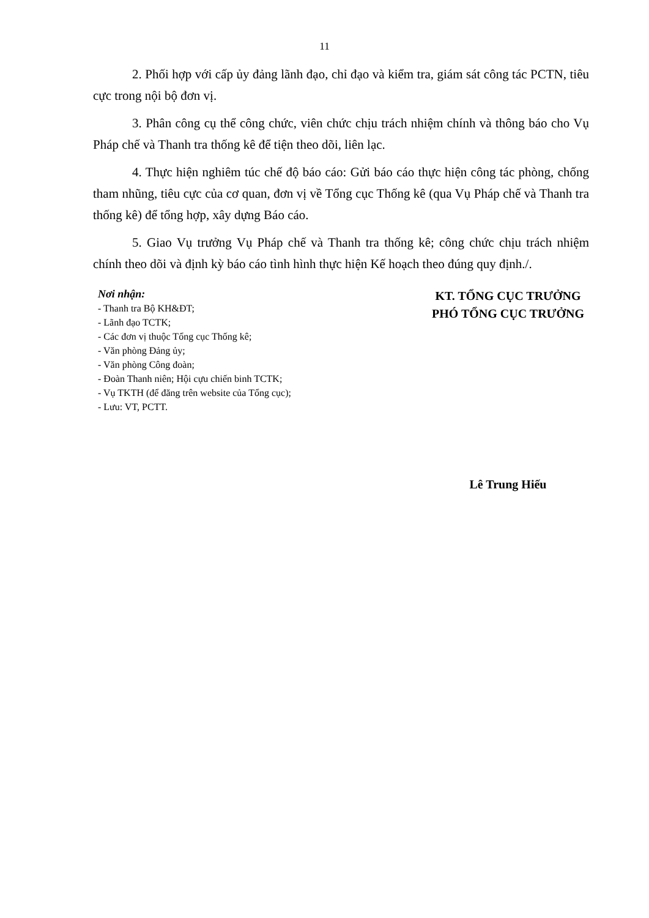11
2. Phối hợp với cấp ủy đảng lãnh đạo, chỉ đạo và kiểm tra, giám sát công tác PCTN, tiêu cực trong nội bộ đơn vị.
3. Phân công cụ thể công chức, viên chức chịu trách nhiệm chính và thông báo cho Vụ Pháp chế và Thanh tra thống kê để tiện theo dõi, liên lạc.
4. Thực hiện nghiêm túc chế độ báo cáo: Gửi báo cáo thực hiện công tác phòng, chống tham nhũng, tiêu cực của cơ quan, đơn vị về Tổng cục Thống kê (qua Vụ Pháp chế và Thanh tra thống kê) để tổng hợp, xây dựng Báo cáo.
5. Giao Vụ trưởng Vụ Pháp chế và Thanh tra thống kê; công chức chịu trách nhiệm chính theo dõi và định kỳ báo cáo tình hình thực hiện Kế hoạch theo đúng quy định./.
Nơi nhận:
- Thanh tra Bộ KH&ĐT;
- Lãnh đạo TCTK;
- Các đơn vị thuộc Tổng cục Thống kê;
- Văn phòng Đảng ủy;
- Văn phòng Công đoàn;
- Đoàn Thanh niên; Hội cựu chiến binh TCTK;
- Vụ TKTH (để đăng trên website của Tổng cục);
- Lưu: VT, PCTT.
KT. TỔNG CỤC TRƯỞNG
PHÓ TỔNG CỤC TRƯỞNG
Lê Trung Hiếu